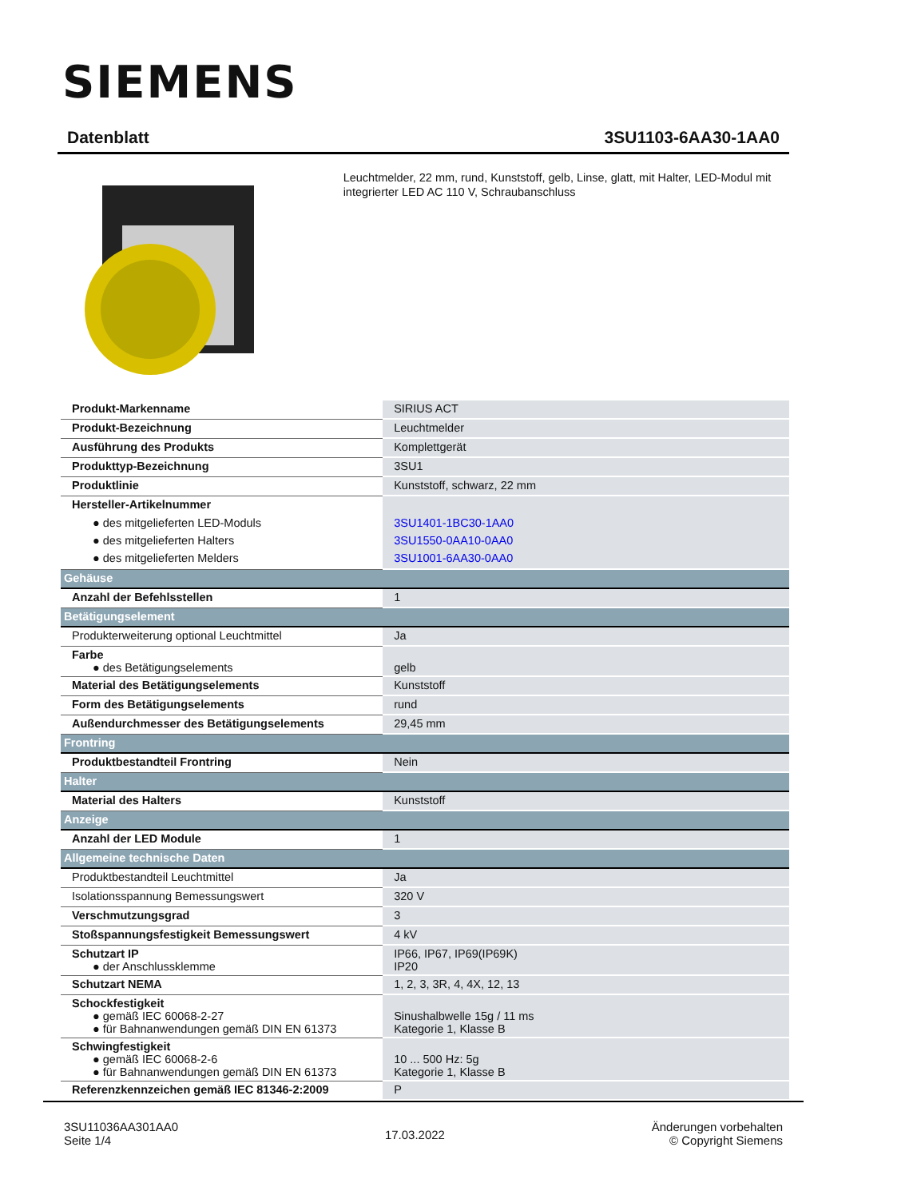SIEMENS
Datenblatt 3SU1103-6AA30-1AA0
Leuchtmelder, 22 mm, rund, Kunststoff, gelb, Linse, glatt, mit Halter, LED-Modul mit integrierter LED AC 110 V, Schraubanschluss
| Produkt-Markenname | SIRIUS ACT |
| Produkt-Bezeichnung | Leuchtmelder |
| Ausführung des Produkts | Komplettgerät |
| Produkttyp-Bezeichnung | 3SU1 |
| Produktlinie | Kunststoff, schwarz, 22 mm |
| Hersteller-Artikelnummer ● des mitgelieferten LED-Moduls ● des mitgelieferten Halters ● des mitgelieferten Melders | 3SU1401-1BC30-1AA0 3SU1550-0AA10-0AA0 3SU1001-6AA30-0AA0 |
| Gehäuse | |
| Anzahl der Befehlsstellen | 1 |
| Betätigungselement | |
| Produkterweiterung optional Leuchtmittel | Ja |
| Farbe ● des Betätigungselements | gelb |
| Material des Betätigungselements | Kunststoff |
| Form des Betätigungselements | rund |
| Außendurchmesser des Betätigungselements | 29,45 mm |
| Frontring | |
| Produktbestandteil Frontring | Nein |
| Halter | |
| Material des Halters | Kunststoff |
| Anzeige | |
| Anzahl der LED Module | 1 |
| Allgemeine technische Daten | |
| Produktbestandteil Leuchtmittel | Ja |
| Isolationsspannung Bemessungswert | 320 V |
| Verschmutzungsgrad | 3 |
| Stoßspannungsfestigkeit Bemessungswert | 4 kV |
| Schutzart IP ● der Anschlussklemme | IP66, IP67, IP69(IP69K) IP20 |
| Schutzart NEMA | 1, 2, 3, 3R, 4, 4X, 12, 13 |
| Schockfestigkeit ● gemäß IEC 60068-2-27 ● für Bahnanwendungen gemäß DIN EN 61373 | Sinushalbwelle 15g / 11 ms Kategorie 1, Klasse B |
| Schwingfestigkeit ● gemäß IEC 60068-2-6 ● für Bahnanwendungen gemäß DIN EN 61373 | 10 ... 500 Hz: 5g Kategorie 1, Klasse B |
| Referenzkennzeichen gemäß IEC 81346-2:2009 | P |
3SU11036AA301AA0
Seite 1/4
17.03.2022
Änderungen vorbehalten
© Copyright Siemens